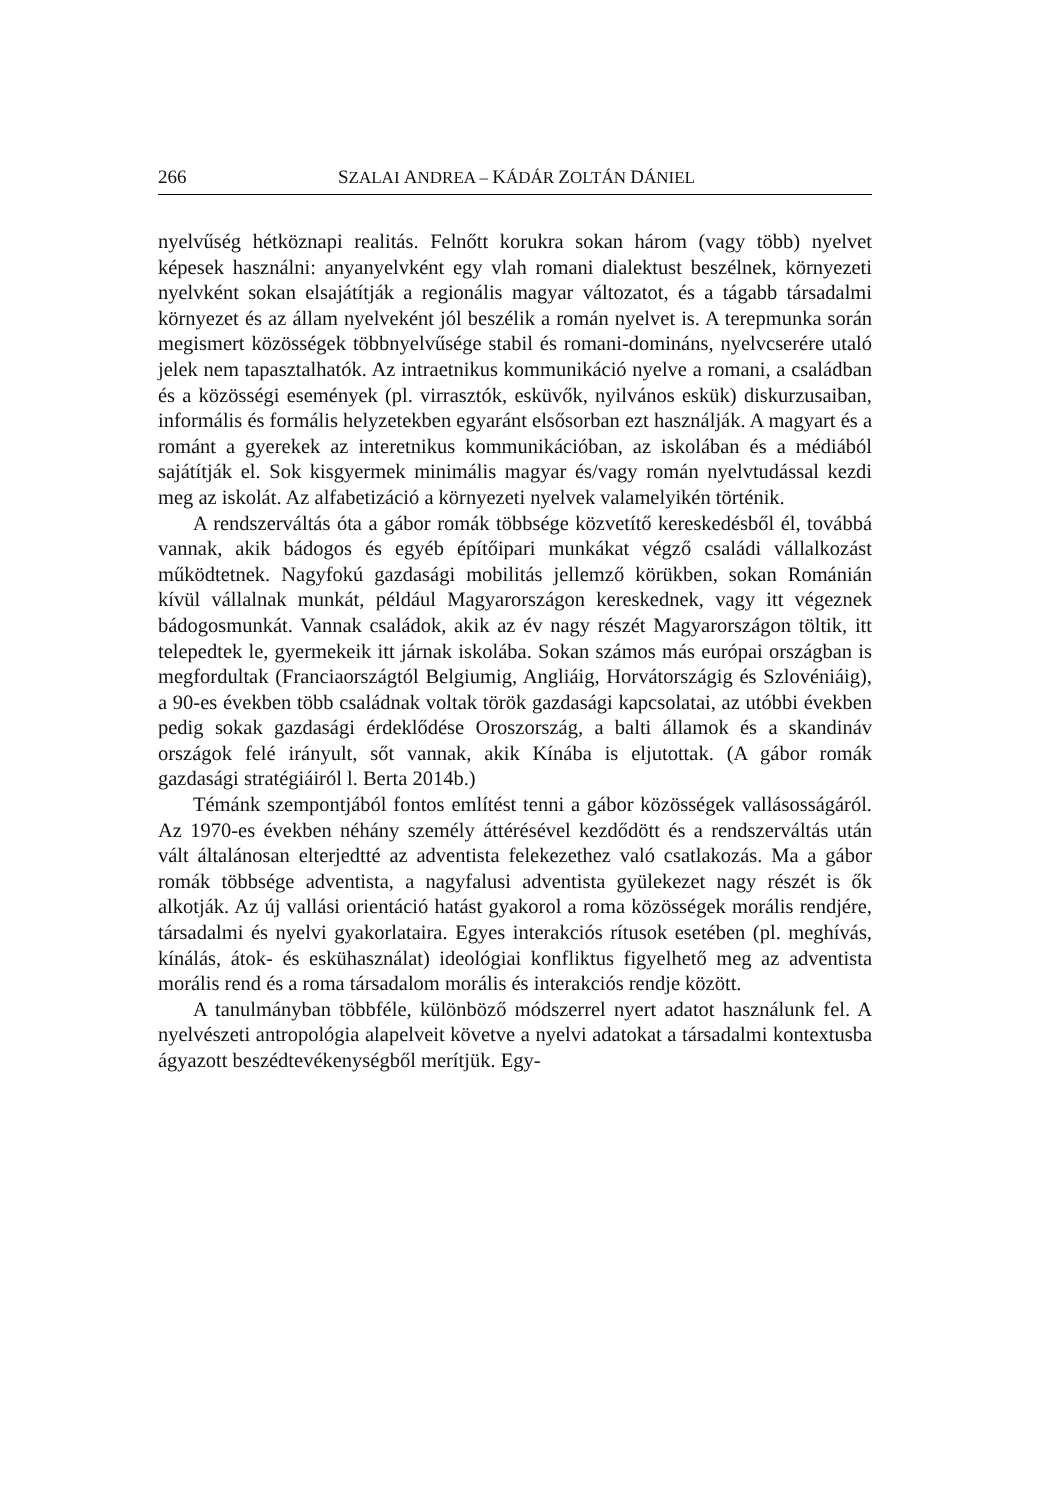266 SZALAI ANDREA – KÁDÁR ZOLTÁN DÁNIEL
nyelvűség hétköznapi realitás. Felnőtt korukra sokan három (vagy több) nyelvet képesek használni: anyanyelvként egy vlah romani dialektust beszélnek, környezeti nyelvként sokan elsajátítják a regionális magyar változatot, és a tágabb társadalmi környezet és az állam nyelveként jól beszélik a román nyelvet is. A terepmunka során megismert közösségek többnyelvűsége stabil és romani-domináns, nyelvcserére utaló jelek nem tapasztalhatók. Az intraetnikus kommunikáció nyelve a romani, a családban és a közösségi események (pl. virrasztók, esküvők, nyilvános eskük) diskurzusaiban, informális és formális helyzetekben egyaránt elsősorban ezt használják. A magyart és a románt a gyerekek az interetnikus kommunikációban, az iskolában és a médiából sajátítják el. Sok kisgyermek minimális magyar és/vagy román nyelvtudással kezdi meg az iskolát. Az alfabetizáció a környezeti nyelvek valamelyikén történik.
A rendszerváltás óta a gábor romák többsége közvetítő kereskedésből él, továbbá vannak, akik bádogos és egyéb építőipari munkákat végző családi vállalkozást működtetnek. Nagyfokú gazdasági mobilitás jellemző körükben, sokan Románián kívül vállalnak munkát, például Magyarországon kereskednek, vagy itt végeznek bádogosmunkát. Vannak családok, akik az év nagy részét Magyarországon töltik, itt telepedtek le, gyermekeik itt járnak iskolába. Sokan számos más európai országban is megfordultak (Franciaországtól Belgiumig, Angliáig, Horvátországig és Szlovéniáig), a 90-es években több családnak voltak török gazdasági kapcsolatai, az utóbbi években pedig sokak gazdasági érdeklődése Oroszország, a balti államok és a skandináv országok felé irányult, sőt vannak, akik Kínába is eljutottak. (A gábor romák gazdasági stratégiáiról l. Berta 2014b.)
Témánk szempontjából fontos említést tenni a gábor közösségek vallásosságáról. Az 1970-es években néhány személy áttérésével kezdődött és a rendszerváltás után vált általánosan elterjedtté az adventista felekezethez való csatlakozás. Ma a gábor romák többsége adventista, a nagyfalusi adventista gyülekezet nagy részét is ők alkotják. Az új vallási orientáció hatást gyakorol a roma közösségek morális rendjére, társadalmi és nyelvi gyakorlataira. Egyes interakciós rítusok esetében (pl. meghívás, kínálás, átok- és eskühasználat) ideológiai konfliktus figyelhető meg az adventista morális rend és a roma társadalom morális és interakciós rendje között.
A tanulmányban többféle, különböző módszerrel nyert adatot használunk fel. A nyelvészeti antropológia alapelveit követve a nyelvi adatokat a társadalmi kontextusba ágyazott beszédtevékenységből merítjük. Egy-